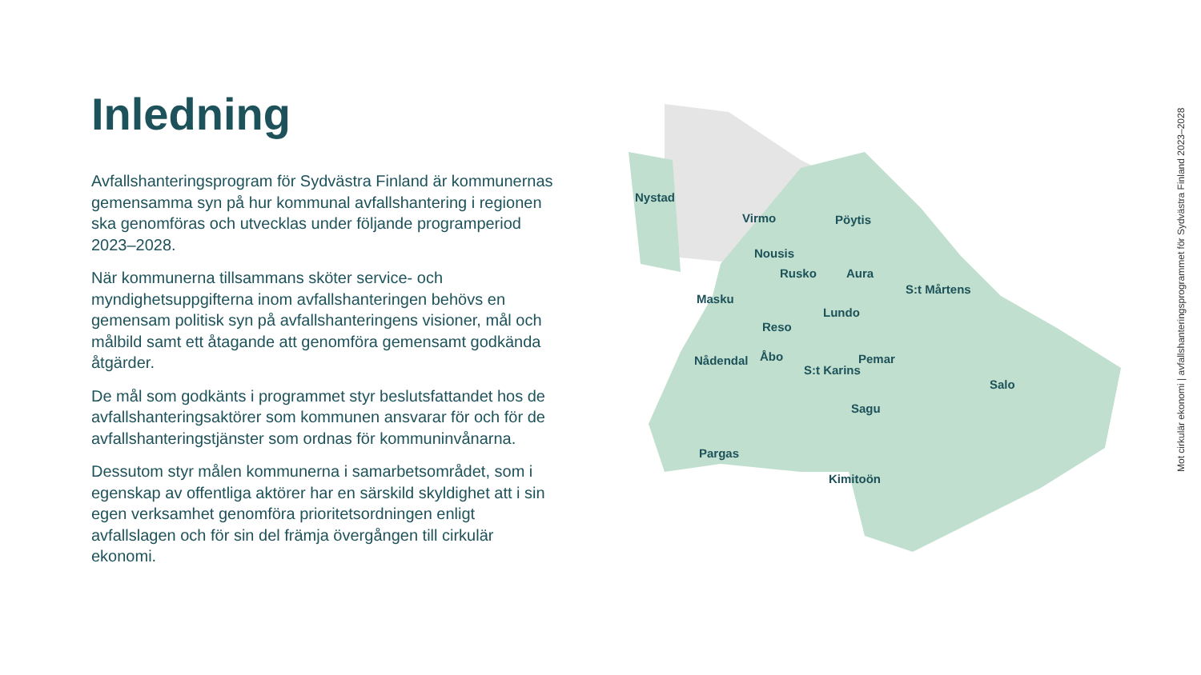Inledning
Avfallshanteringsprogram för Sydvästra Finland är kommunernas gemensamma syn på hur kommunal avfallshantering i regionen ska genomföras och utvecklas under följande programperiod 2023–2028.
När kommunerna tillsammans sköter service- och myndighetsuppgifterna inom avfallshanteringen behövs en gemensam politisk syn på avfallshanteringens visioner, mål och målbild samt ett åtagande att genomföra gemensamt godkända åtgärder.
De mål som godkänts i programmet styr beslutsfattandet hos de avfallshanteringsaktörer som kommunen ansvarar för och för de avfallshanteringstjänster som ordnas för kommuninvånarna.
Dessutom styr målen kommunerna i samarbetsområdet, som i egenskap av offentliga aktörer har en särskild skyldighet att i sin egen verksamhet genomföra prioritetsordningen enligt avfallslagen och för sin del främja övergången till cirkulär ekonomi.
Nystad
Virmo Pöytis
Nousis
Rusko Aura
S:t Mårtens
Masku
Lundo
Reso
Pemar
Nådendal Åbo
S:t Karins
Salo
Sagu
Pargas
Kimitoön
Mot cirkulär ekonomi | avfallshanteringsprogrammet för Sydvästra Finland 2023–2028